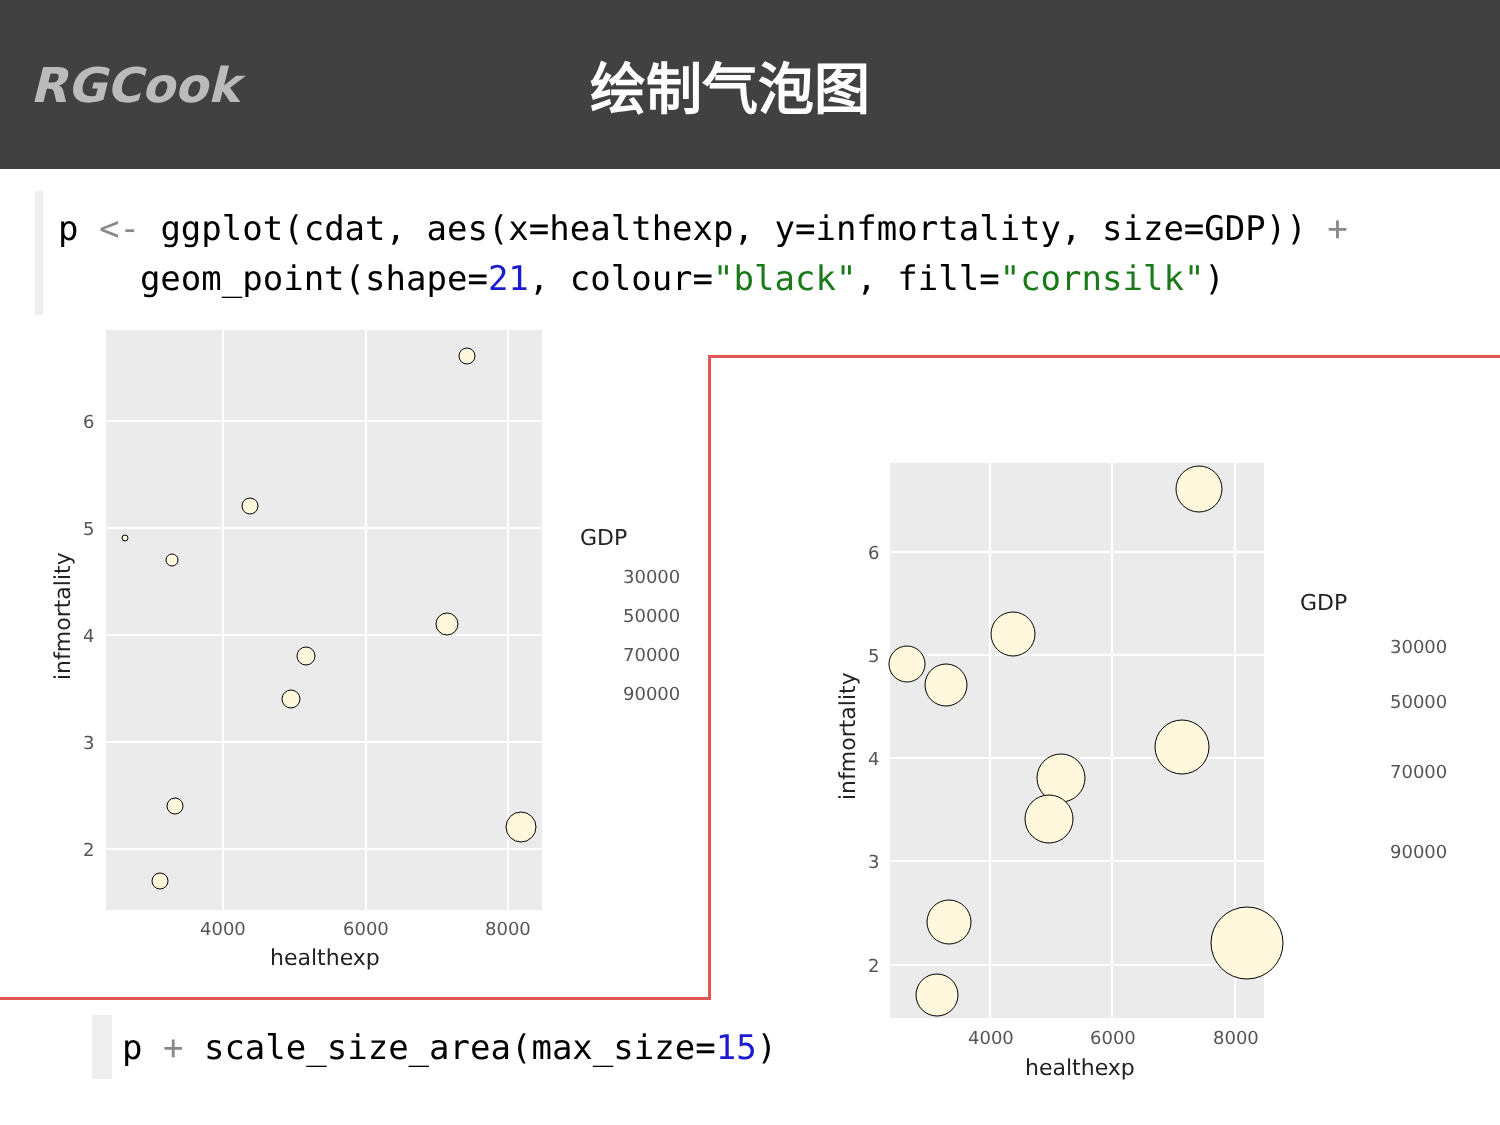RGCook
绘制气泡图
p <- ggplot(cdat, aes(x=healthexp, y=infmortality, size=GDP)) + geom_point(shape=21, colour="black", fill="cornsilk")
6
5
4
3
2
4000
6000
8000
healthexp
infmortality
GDP
30000
50000
70000
90000
6
5
4
3
2
4000
6000
8000
healthexp
infmortality
GDP
30000
50000
70000
90000
p + scale_size_area(max_size=15)